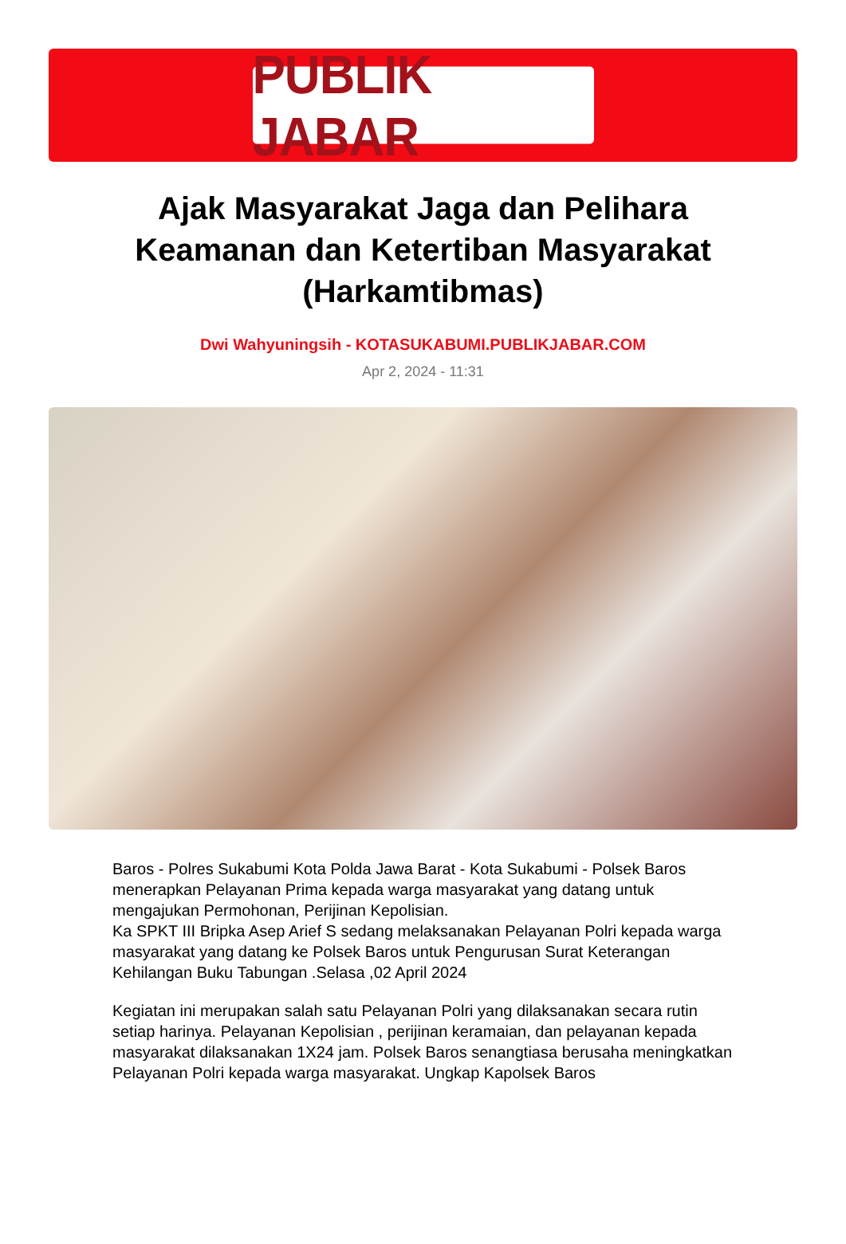PUBLIK JABAR
Ajak Masyarakat Jaga dan Pelihara Keamanan dan Ketertiban Masyarakat (Harkamtibmas)
Dwi Wahyuningsih - KOTASUKABUMI.PUBLIKJABAR.COM
Apr 2, 2024 - 11:31
Baros - Polres Sukabumi Kota Polda Jawa Barat - Kota Sukabumi - Polsek Baros menerapkan Pelayanan Prima kepada warga masyarakat yang datang untuk mengajukan Permohonan, Perijinan Kepolisian.
Ka SPKT III Bripka Asep Arief S sedang melaksanakan Pelayanan Polri kepada warga masyarakat yang datang ke Polsek Baros untuk Pengurusan Surat Keterangan Kehilangan Buku Tabungan .Selasa ,02 April 2024
Kegiatan ini merupakan salah satu Pelayanan Polri yang dilaksanakan secara rutin setiap harinya. Pelayanan Kepolisian , perijinan keramaian, dan pelayanan kepada masyarakat dilaksanakan 1X24 jam. Polsek Baros senangtiasa berusaha meningkatkan Pelayanan Polri kepada warga masyarakat. Ungkap Kapolsek Baros